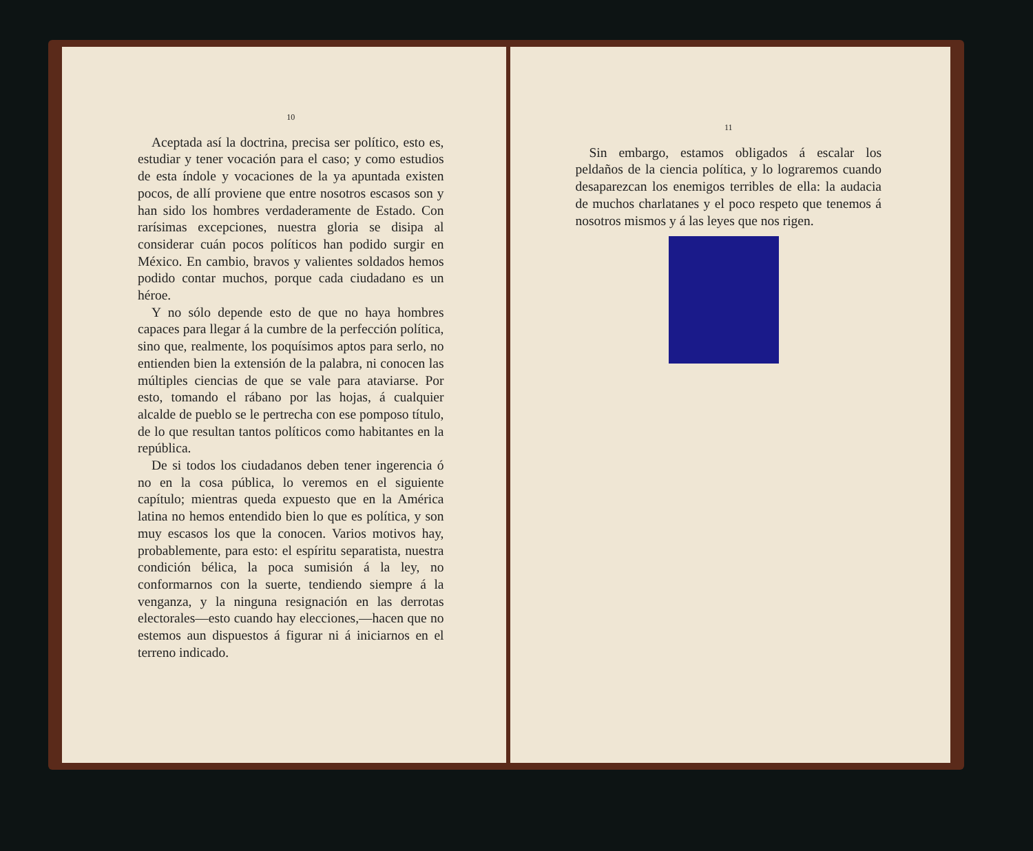10
Aceptada así la doctrina, precisa ser político, esto es, estudiar y tener vocación para el caso; y como estudios de esta índole y vocaciones de la ya apuntada existen pocos, de allí proviene que entre nosotros escasos son y han sido los hombres verdaderamente de Estado. Con rarísimas excepciones, nuestra gloria se disipa al considerar cuán pocos políticos han podido surgir en México. En cambio, bravos y valientes soldados hemos podido contar muchos, porque cada ciudadano es un héroe.
Y no sólo depende esto de que no haya hombres capaces para llegar á la cumbre de la perfección política, sino que, realmente, los poquísimos aptos para serlo, no entienden bien la extensión de la palabra, ni conocen las múltiples ciencias de que se vale para ataviarse. Por esto, tomando el rábano por las hojas, á cualquier alcalde de pueblo se le pertrecha con ese pomposo título, de lo que resultan tantos políticos como habitantes en la república.
De si todos los ciudadanos deben tener ingerencia ó no en la cosa pública, lo veremos en el siguiente capítulo; mientras queda expuesto que en la América latina no hemos entendido bien lo que es política, y son muy escasos los que la conocen. Varios motivos hay, probablemente, para esto: el espíritu separatista, nuestra condición bélica, la poca sumisión á la ley, no conformarnos con la suerte, tendiendo siempre á la venganza, y la ninguna resignación en las derrotas electorales—esto cuando hay elecciones,—hacen que no estemos aun dispuestos á figurar ni á iniciarnos en el terreno indicado.
11
Sin embargo, estamos obligados á escalar los peldaños de la ciencia política, y lo lograremos cuando desaparezcan los enemigos terribles de ella: la audacia de muchos charlatanes y el poco respeto que tenemos á nosotros mismos y á las leyes que nos rigen.